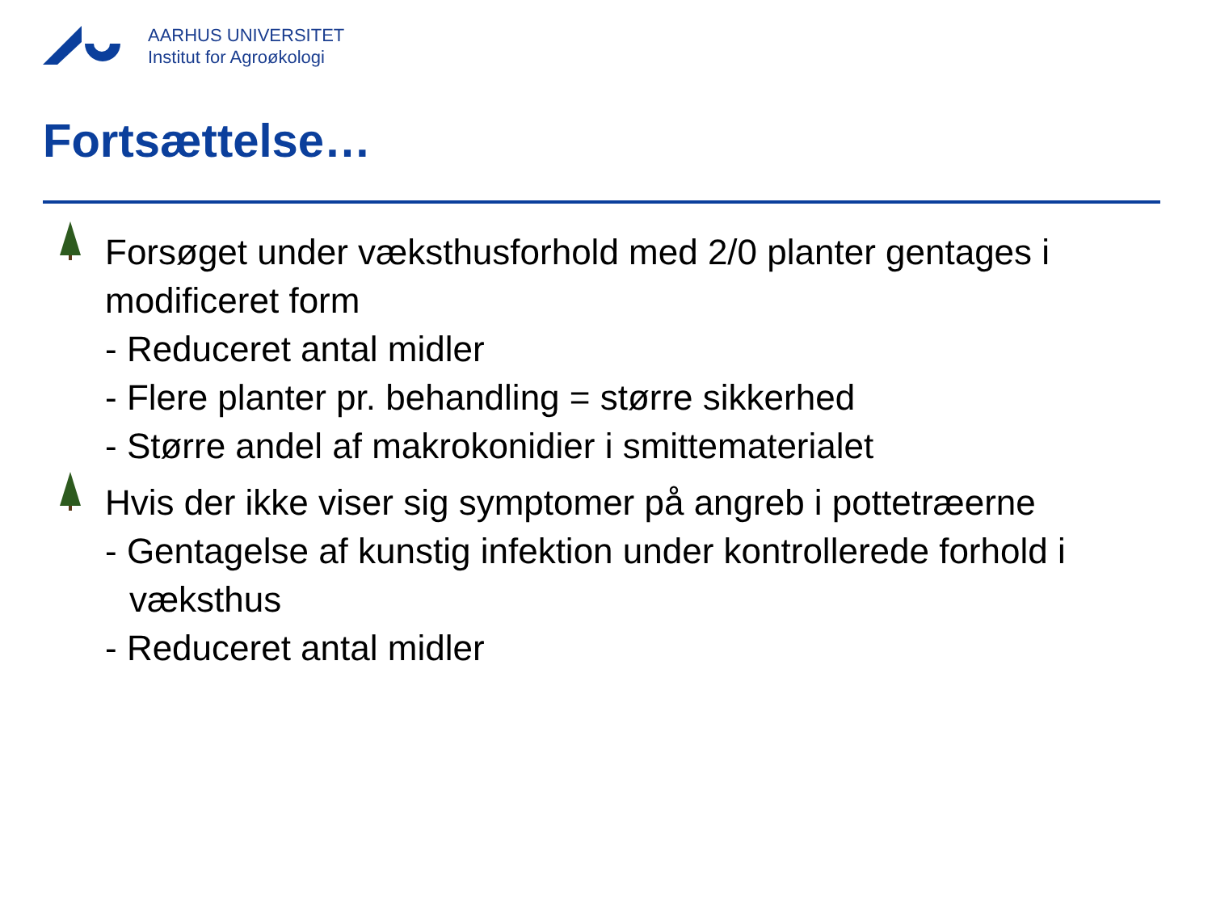AARHUS UNIVERSITET
Institut for Agroøkologi
Fortsættelse…
Forsøget under væksthusforhold med 2/0 planter gentages i modificeret form
- Reduceret antal midler
- Flere planter pr. behandling = større sikkerhed
- Større andel af makrokonidier i smittematerialet
Hvis der ikke viser sig symptomer på angreb i pottetræerne
- Gentagelse af kunstig infektion under kontrollerede forhold i væksthus
- Reduceret antal midler